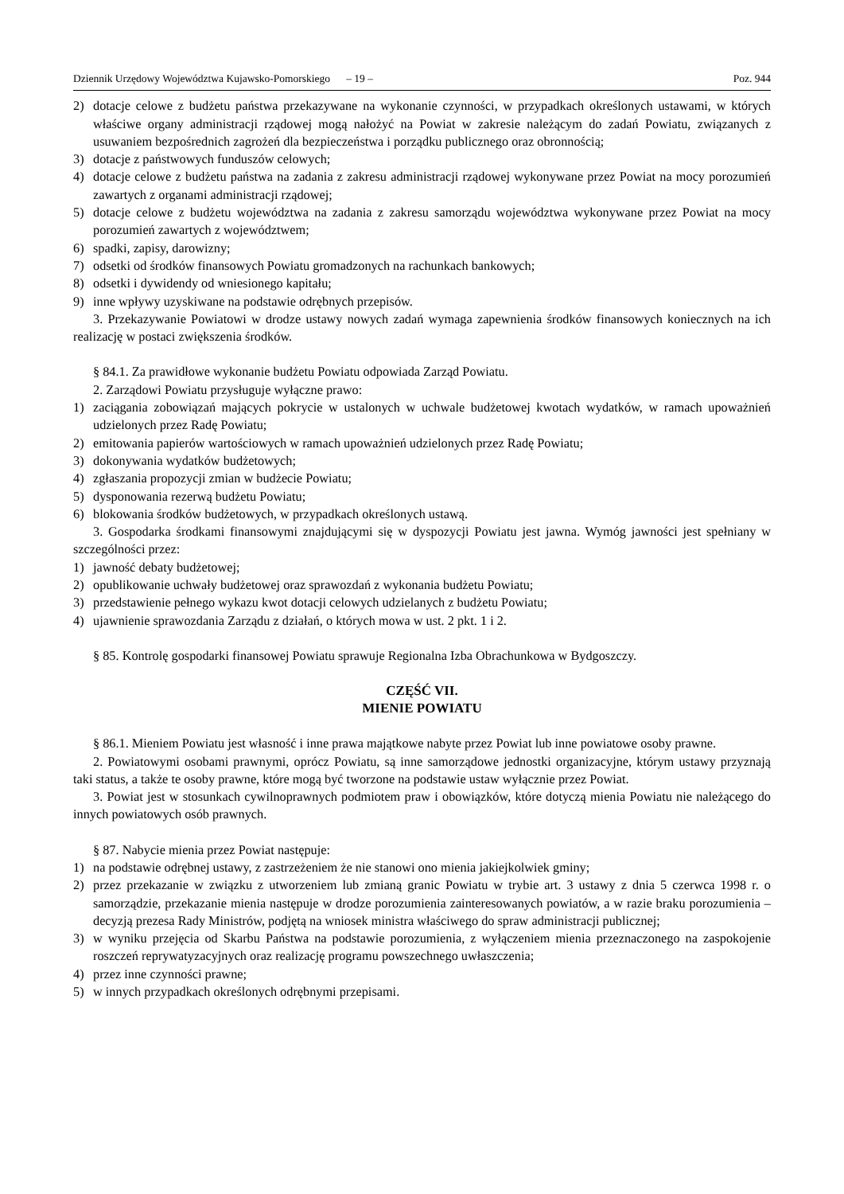Dziennik Urzędowy Województwa Kujawsko-Pomorskiego – 19 – Poz. 944
2) dotacje celowe z budżetu państwa przekazywane na wykonanie czynności, w przypadkach określonych ustawami, w których właściwe organy administracji rządowej mogą nałożyć na Powiat w zakresie należącym do zadań Powiatu, związanych z usuwaniem bezpośrednich zagrożeń dla bezpieczeństwa i porządku publicznego oraz obronnością;
3) dotacje z państwowych funduszów celowych;
4) dotacje celowe z budżetu państwa na zadania z zakresu administracji rządowej wykonywane przez Powiat na mocy porozumień zawartych z organami administracji rządowej;
5) dotacje celowe z budżetu województwa na zadania z zakresu samorządu województwa wykonywane przez Powiat na mocy porozumień zawartych z województwem;
6) spadki, zapisy, darowizny;
7) odsetki od środków finansowych Powiatu gromadzonych na rachunkach bankowych;
8) odsetki i dywidendy od wniesionego kapitału;
9) inne wpływy uzyskiwane na podstawie odrębnych przepisów.
3. Przekazywanie Powiatowi w drodze ustawy nowych zadań wymaga zapewnienia środków finansowych koniecznych na ich realizację w postaci zwiększenia środków.
§ 84.1. Za prawidłowe wykonanie budżetu Powiatu odpowiada Zarząd Powiatu.
2. Zarządowi Powiatu przysługuje wyłączne prawo:
1) zaciągania zobowiązań mających pokrycie w ustalonych w uchwale budżetowej kwotach wydatków, w ramach upoważnień udzielonych przez Radę Powiatu;
2) emitowania papierów wartościowych w ramach upoważnień udzielonych przez Radę Powiatu;
3) dokonywania wydatków budżetowych;
4) zgłaszania propozycji zmian w budżecie Powiatu;
5) dysponowania rezerwą budżetu Powiatu;
6) blokowania środków budżetowych, w przypadkach określonych ustawą.
3. Gospodarka środkami finansowymi znajdującymi się w dyspozycji Powiatu jest jawna. Wymóg jawności jest spełniany w szczególności przez:
1) jawność debaty budżetowej;
2) opublikowanie uchwały budżetowej oraz sprawozdań z wykonania budżetu Powiatu;
3) przedstawienie pełnego wykazu kwot dotacji celowych udzielanych z budżetu Powiatu;
4) ujawnienie sprawozdania Zarządu z działań, o których mowa w ust. 2 pkt. 1 i 2.
§ 85. Kontrolę gospodarki finansowej Powiatu sprawuje Regionalna Izba Obrachunkowa w Bydgoszczy.
CZĘŚĆ VII.
MIENIE POWIATU
§ 86.1. Mieniem Powiatu jest własność i inne prawa majątkowe nabyte przez Powiat lub inne powiatowe osoby prawne.
2. Powiatowymi osobami prawnymi, oprócz Powiatu, są inne samorządowe jednostki organizacyjne, którym ustawy przyznają taki status, a także te osoby prawne, które mogą być tworzone na podstawie ustaw wyłącznie przez Powiat.
3. Powiat jest w stosunkach cywilnoprawnych podmiotem praw i obowiązków, które dotyczą mienia Powiatu nie należącego do innych powiatowych osób prawnych.
§ 87. Nabycie mienia przez Powiat następuje:
1) na podstawie odrębnej ustawy, z zastrzeżeniem że nie stanowi ono mienia jakiejkolwiek gminy;
2) przez przekazanie w związku z utworzeniem lub zmianą granic Powiatu w trybie art. 3 ustawy z dnia 5 czerwca 1998 r. o samorządzie, przekazanie mienia następuje w drodze porozumienia zainteresowanych powiatów, a w razie braku porozumienia – decyzją prezesa Rady Ministrów, podjętą na wniosek ministra właściwego do spraw administracji publicznej;
3) w wyniku przejęcia od Skarbu Państwa na podstawie porozumienia, z wyłączeniem mienia przeznaczonego na zaspokojenie roszczeń reprywatyzacyjnych oraz realizację programu powszechnego uwłaszczenia;
4) przez inne czynności prawne;
5) w innych przypadkach określonych odrębnymi przepisami.